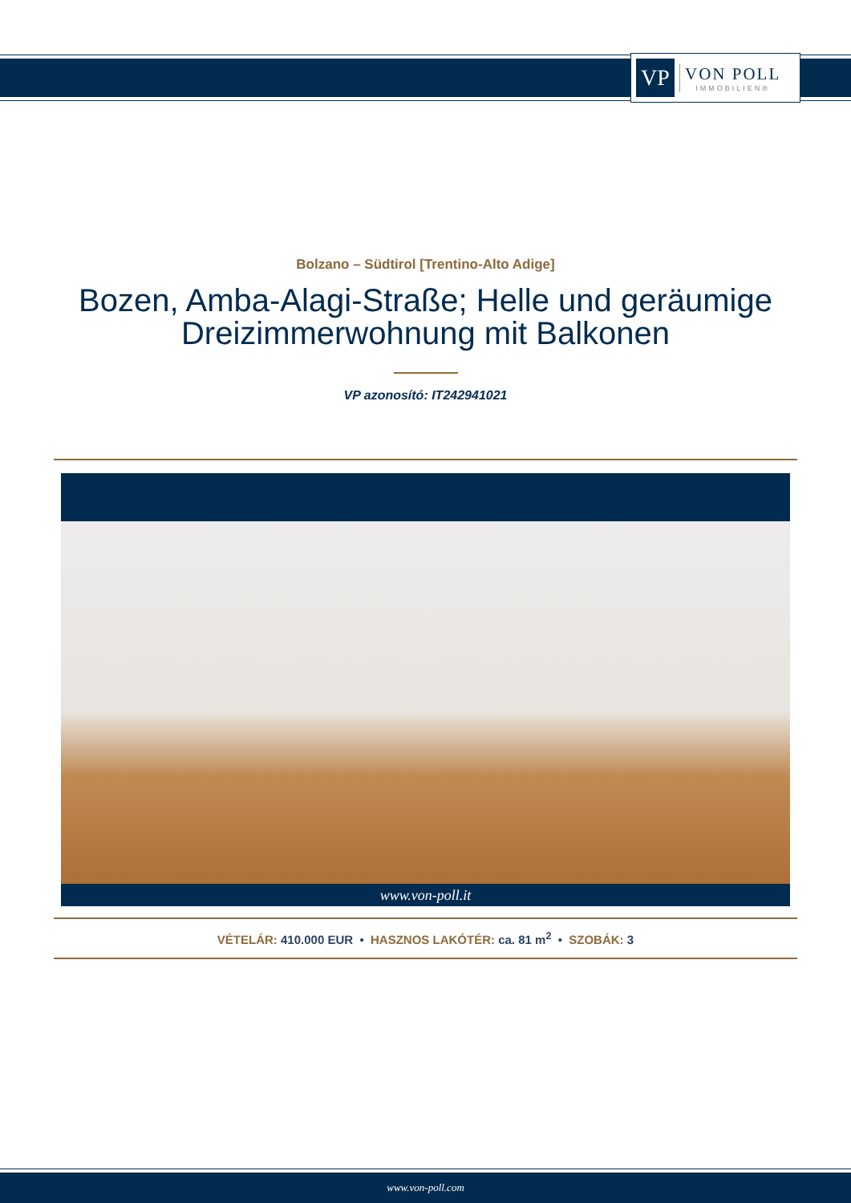VP
VON POLL
IMMOBILIEN®
Bolzano – Südtirol [Trentino-Alto Adige]
Bozen, Amba-Alagi-Straße; Helle und geräumige Dreizimmerwohnung mit Balkonen
VP azonosító: IT242941021
www.von-poll.it
VÉTELÁR: 410.000 EUR • HASZNOS LAKÓTÉR: ca. 81 m<sup>2</sup> • SZOBÁK: 3
www.von-poll.com